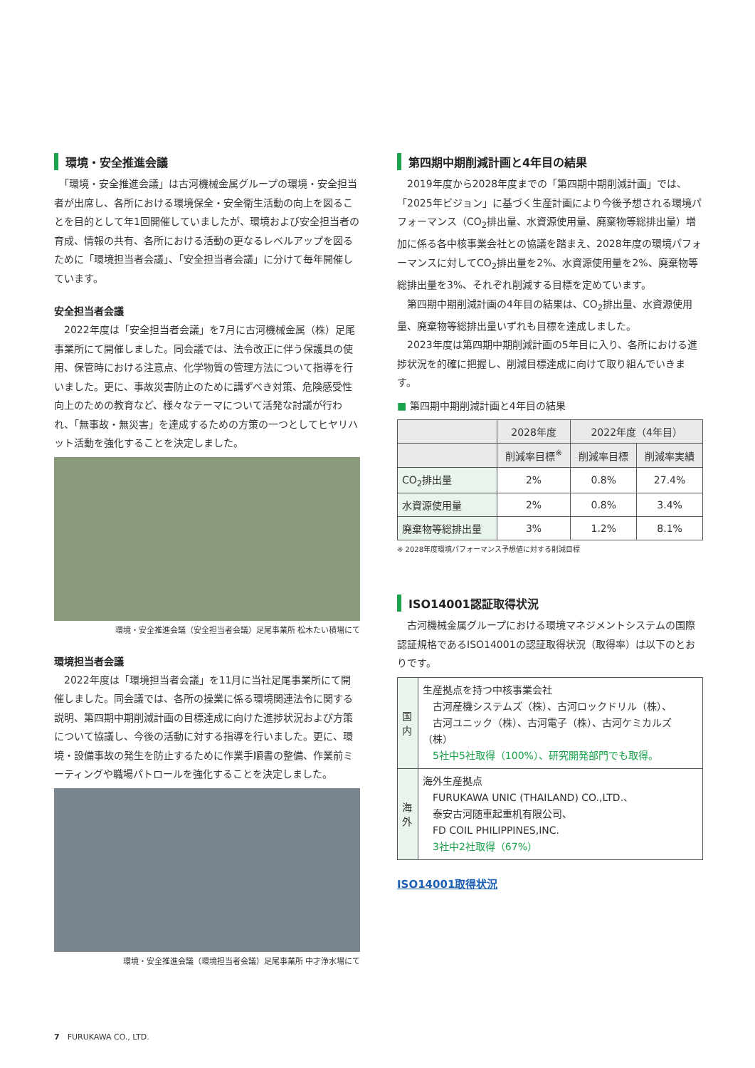環境・安全推進会議
　「環境・安全推進会議」は古河機械金属グループの環境・安全担当者が出席し、各所における環境保全・安全衛生活動の向上を図ることを目的として年1回開催していましたが、環境および安全担当者の育成、情報の共有、各所における活動の更なるレベルアップを図るために「環境担当者会議」、「安全担当者会議」に分けて毎年開催しています。
安全担当者会議
　2022年度は「安全担当者会議」を7月に古河機械金属（株）足尾事業所にて開催しました。同会議では、法令改正に伴う保護具の使用、保管時における注意点、化学物質の管理方法について指導を行いました。更に、事故災害防止のために講ずべき対策、危険感受性向上のための教育など、様々なテーマについて活発な討議が行われ、「無事故・無災害」を達成するための方策の一つとしてヒヤリハット活動を強化することを決定しました。
環境・安全推進会議（安全担当者会議）足尾事業所 松木たい積場にて
環境担当者会議
　2022年度は「環境担当者会議」を11月に当社足尾事業所にて開催しました。同会議では、各所の操業に係る環境関連法令に関する説明、第四期中期削減計画の目標達成に向けた進捗状況および方策について協議し、今後の活動に対する指導を行いました。更に、環境・設備事故の発生を防止するために作業手順書の整備、作業前ミーティングや職場パトロールを強化することを決定しました。
環境・安全推進会議（環境担当者会議）足尾事業所 中才浄水場にて
第四期中期削減計画と4年目の結果
　2019年度から2028年度までの「第四期中期削減計画」では、「2025年ビジョン」に基づく生産計画により今後予想される環境パフォーマンス（CO<sub>2</sub>排出量、水資源使用量、廃棄物等総排出量）増加に係る各中核事業会社との協議を踏まえ、2028年度の環境パフォーマンスに対してCO<sub>2</sub>排出量を2%、水資源使用量を2%、廃棄物等総排出量を3%、それぞれ削減する目標を定めています。
　第四期中期削減計画の4年目の結果は、CO<sub>2</sub>排出量、水資源使用量、廃棄物等総排出量いずれも目標を達成しました。
　2023年度は第四期中期削減計画の5年目に入り、各所における進捗状況を的確に把握し、削減目標達成に向けて取り組んでいきます。
■ 第四期中期削減計画と4年目の結果
| | 2028年度 | 2022年度（4年目） | |
| --- | --- | --- | --- |
| | 削減率目標<sup>※</sup> | 削減率目標 | 削減率実績 |
| CO<sub>2</sub>排出量 | 2% | 0.8% | 27.4% |
| 水資源使用量 | 2% | 0.8% | 3.4% |
| 廃棄物等総排出量 | 3% | 1.2% | 8.1% |
※ 2028年度環境パフォーマンス予想値に対する削減目標
ISO14001認証取得状況
　古河機械金属グループにおける環境マネジメントシステムの国際認証規格であるISO14001の認証取得状況（取得率）は以下のとおりです。
| 国内 | 生産拠点を持つ中核事業会社 古河産機システムズ（株）、古河ロックドリル（株）、 古河ユニック（株）、古河電子（株）、古河ケミカルズ（株） 5社中5社取得（100%）、研究開発部門でも取得。 |
| 海外 | 海外生産拠点 FURUKAWA UNIC (THAILAND) CO.,LTD.、 泰安古河随車起重机有限公司、 FD COIL PHILIPPINES,INC. 3社中2社取得（67%） |
ISO14001取得状況
7　FURUKAWA CO., LTD.